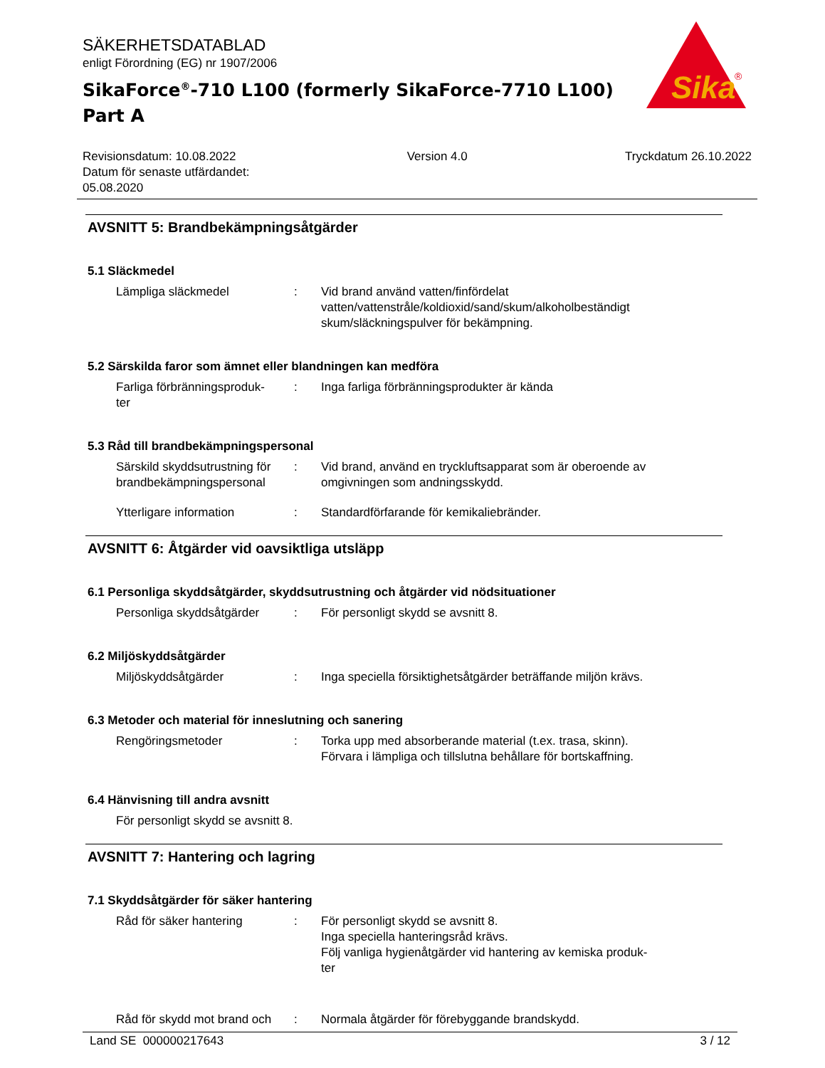SÄKERHETSDATABLAD
enligt Förordning (EG) nr 1907/2006
SikaForce<sup>®</sup>-710 L100 (formerly SikaForce-7710 L100)
Part A
Sika
®
Revisionsdatum: 10.08.2022
Datum för senaste utfärdandet:
05.08.2020
Version 4.0 Tryckdatum 26.10.2022
AVSNITT 5: Brandbekämpningsåtgärder
5.1 Släckmedel
Lämpliga släckmedel : Vid brand använd vatten/finfördelat vatten/vattenstråle/koldioxid/sand/skum/alkoholbeständigt skum/släckningspulver för bekämpning.
5.2 Särskilda faror som ämnet eller blandningen kan medföra
Farliga förbränningsproduk-
ter
: Inga farliga förbränningsprodukter är kända
5.3 Råd till brandbekämpningspersonal
Särskild skyddsutrustning för brandbekämpningspersonal
: Vid brand, använd en tryckluftsapparat som är oberoende av omgivningen som andningsskydd.
Ytterligare information : Standardförfarande för kemikaliebränder.
AVSNITT 6: Åtgärder vid oavsiktliga utsläpp
6.1 Personliga skyddsåtgärder, skyddsutrustning och åtgärder vid nödsituationer
Personliga skyddsåtgärder
: För personligt skydd se avsnitt 8.
6.2 Miljöskyddsåtgärder
Miljöskyddsåtgärder : Inga speciella försiktighetsåtgärder beträffande miljön krävs.
6.3 Metoder och material för inneslutning och sanering
Rengöringsmetoder : Torka upp med absorberande material (t.ex. trasa, skinn).
Förvara i lämpliga och tillslutna behållare för bortskaffning.
6.4 Hänvisning till andra avsnitt
För personligt skydd se avsnitt 8.
AVSNITT 7: Hantering och lagring
7.1 Skyddsåtgärder för säker hantering
Råd för säker hantering : För personligt skydd se avsnitt 8.
Inga speciella hanteringsråd krävs.
Följ vanliga hygienåtgärder vid hantering av kemiska produk-
ter
Råd för skydd mot brand och
: Normala åtgärder för förebyggande brandskydd.
Land SE 000000217643 3 / 12